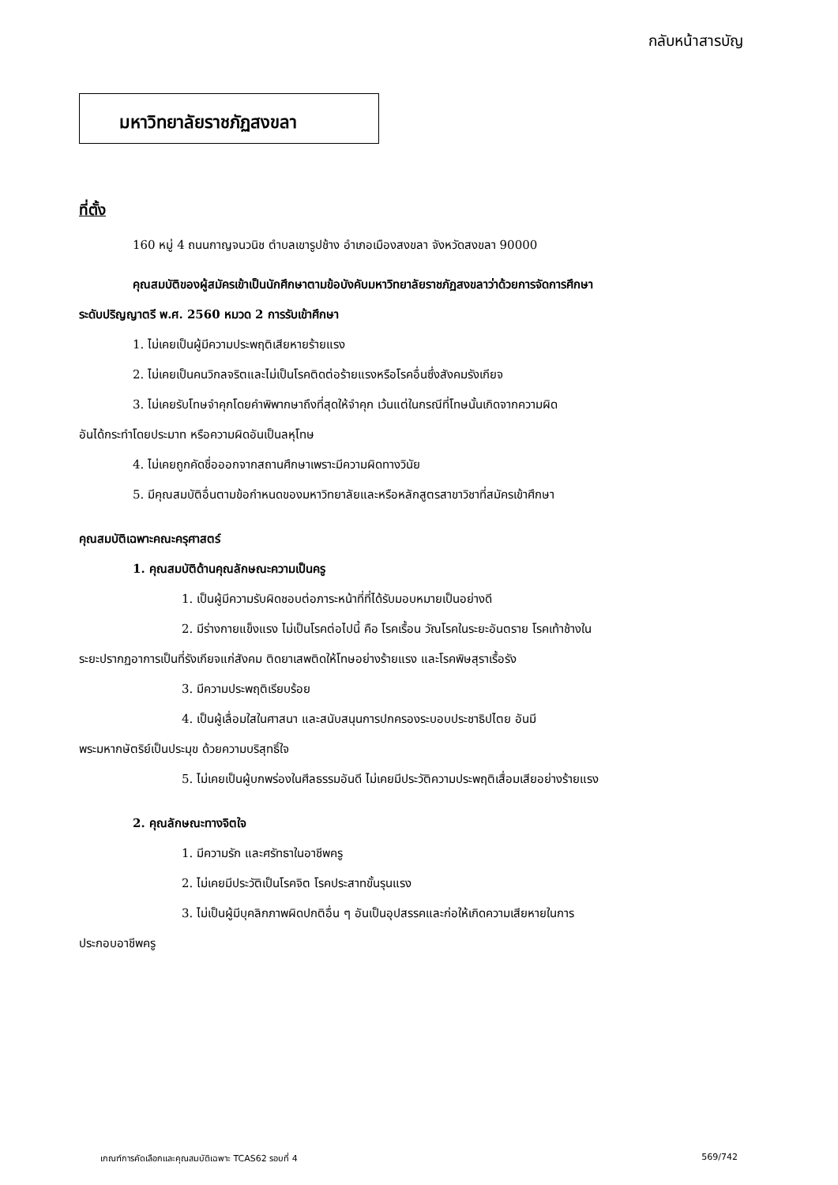กลับหน้าสารบัญ
มหาวิทยาลัยราชภัฏสงขลา
ที่ตั้ง
160 หมู่ 4 ถนนกาญจนวนิช ตำบลเขารูปช้าง อำเภอเมืองสงขลา จังหวัดสงขลา 90000
คุณสมบัติของผู้สมัครเข้าเป็นนักศึกษาตามข้อบังคับมหาวิทยาลัยราชภัฏสงขลาว่าด้วยการจัดการศึกษา
ระดับปริญญาตรี พ.ศ. 2560 หมวด 2 การรับเข้าศึกษา
1. ไม่เคยเป็นผู้มีความประพฤติเสียหายร้ายแรง
2. ไม่เคยเป็นคนวิกลจริตและไม่เป็นโรคติดต่อร้ายแรงหรือโรคอื่นซึ่งสังคมรังเกียจ
3. ไม่เคยรับโทษจำคุกโดยคำพิพากษาถึงที่สุดให้จำคุก เว้นแต่ในกรณีที่โทษนั้นเกิดจากความผิด
อันได้กระทำโดยประมาท หรือความผิดอันเป็นลหุโทษ
4. ไม่เคยถูกคัดชื่อออกจากสถานศึกษาเพราะมีความผิดทางวินัย
5. มีคุณสมบัติอื่นตามข้อกำหนดของมหาวิทยาลัยและหรือหลักสูตรสาขาวิชาที่สมัครเข้าศึกษา
คุณสมบัติเฉพาะคณะครุศาสตร์
1. คุณสมบัติด้านคุณลักษณะความเป็นครู
1. เป็นผู้มีความรับผิดชอบต่อภาระหน้าที่ที่ได้รับมอบหมายเป็นอย่างดี
2. มีร่างกายแข็งแรง ไม่เป็นโรคต่อไปนี้ คือ โรคเรื้อน วัณโรคในระยะอันตราย โรคเท้าช้างใน
ระยะปรากฏอาการเป็นที่รังเกียจแก่สังคม ติดยาเสพติดให้โทษอย่างร้ายแรง และโรคพิษสุราเรื้อรัง
3. มีความประพฤติเรียบร้อย
4. เป็นผู้เลื่อมใสในศาสนา และสนับสนุนการปกครองระบอบประชาธิปไตย อันมี
พระมหากษัตริย์เป็นประมุข ด้วยความบริสุทธิ์ใจ
5. ไม่เคยเป็นผู้บกพร่องในศีลธรรมอันดี ไม่เคยมีประวัติความประพฤติเสื่อมเสียอย่างร้ายแรง
2. คุณลักษณะทางจิตใจ
1. มีความรัก และศรัทธาในอาชีพครู
2. ไม่เคยมีประวัติเป็นโรคจิต โรคประสาทขั้นรุนแรง
3. ไม่เป็นผู้มีบุคลิกภาพผิดปกติอื่น ๆ อันเป็นอุปสรรคและก่อให้เกิดความเสียหายในการ
ประกอบอาชีพครู
เกณฑ์การคัดเลือกและคุณสมบัติเฉพาะ TCAS62 รอบที่ 4 569/742